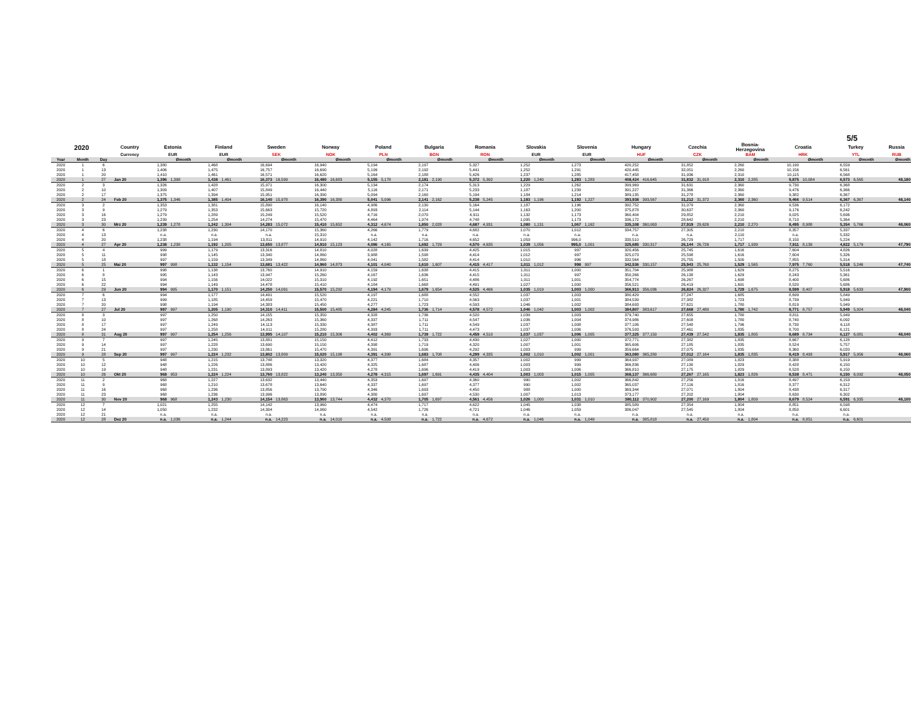5/5
| 2020 | | | Country | Estonia | | Finland | | Sweden | | Norway | | Poland | | Bulgaria | | Romania | | Slovakia | | Slovenia | | Hungary | | Czechia | | Bosnia- Herzegovina | | Croatia | | Turkey | | Russia |
| --- | --- | --- | --- | --- | --- | --- | --- | --- | --- | --- | --- | --- | --- | --- | --- | --- | --- | --- | --- | --- | --- | --- | --- | --- | --- | --- | --- | --- | --- | --- | --- | --- |
| | | | Currency | EUR | | EUR | | SEK | | NOK | | PLN | | BGN | | RON | | EUR | | EUR | | HUF | | CZK | | BAM | | HRK | | YTL | | RUB |
| Year | Month | Day | | | Ømonth | | Ømonth | | Ømonth | | Ømonth | | Ømonth | | Ømonth | | Ømonth | | Ømonth | | Ømonth | | Ømonth | | Ømonth | | Ømonth | | Ømonth | | Ømonth | Ømonth |
| 2020 | 1 | 6 | | 1,380 | | 1,468 | | 16,694 | | 16,940 | | 5,194 | | 2,197 | | 5,327 | | 1,252 | | 1,273 | | 420,252 | | 31,852 | | 2,260 | | 10,190 | | 6,559 | | |
| 2020 | 1 | 13 | | 1,406 | | 1,475 | | 16,757 | | 16,690 | | 5,199 | | 2,192 | | 5,441 | | 1,252 | | 1,291 | | 420,445 | | 32,051 | | 2,260 | | 10,156 | | 6,561 | | |
| 2020 | 1 | 20 | | 1,410 | | 1,461 | | 16,571 | | 16,620 | | 5,164 | | 2,188 | | 5,426 | | 1,237 | | 1,285 | | 417,458 | | 31,936 | | 2,310 | | 10,115 | | 6,568 | | |
| 2020 | 1 | 27 | Jan 20 | 1,396 | 1,398 | 1,438 | 1,461 | 16,373 | 16,599 | 16,480 | 16,683 | 5,155 | 5,178 | 2,181 | 2,190 | 5,372 | 5,392 | 1,220 | 1,240 | 1,283 | 1,283 | 408,424 | 416,645 | 31,832 | 31,918 | 2,310 | 2,285 | 9,875 | 10,084 | 6,573 | 6,565 | 48,180 |
| 2020 | 2 | 3 | | 1,326 | | 1,428 | | 15,971 | | 16,300 | | 5,134 | | 2,174 | | 5,313 | | 1,229 | | 1,262 | | 399,969 | | 31,631 | | 2,360 | | 9,730 | | 6,368 | | |
| 2020 | 2 | 10 | | 1,309 | | 1,407 | | 15,849 | | 16,440 | | 5,116 | | 2,171 | | 5,233 | | 1,187 | | 1,239 | | 391,227 | | 31,366 | | 2,360 | | 9,476 | | 6,366 | | |
| 2020 | 2 | 17 | | 1,375 | | 1,394 | | 15,951 | | 16,390 | | 5,094 | | 2,160 | | 5,194 | | 1,184 | | 1,214 | | 389,135 | | 31,278 | | 2,360 | | 9,382 | | 6,367 | | |
| 2020 | 2 | 24 | Feb 20 | 1,375 | 1,346 | 1,385 | 1,404 | 16,140 | 15,978 | 16,390 | 16,380 | 5,041 | 5,096 | 2,141 | 2,162 | 5,238 | 5,245 | 1,183 | 1,196 | 1,192 | 1,227 | 393,938 | 393,567 | 31,212 | 31,372 | 2,360 | 2,360 | 9,466 | 9,514 | 6,367 | 6,367 | 48,140 |
| 2020 | 3 | 2 | | 1,353 | | 1,381 | | 15,890 | | 16,140 | | 4,986 | | 2,130 | | 5,164 | | 1,187 | | 1,196 | | 392,752 | | 31,079 | | 2,360 | | 9,536 | | 6,172 | | |
| 2020 | 3 | 9 | | 1,279 | | 1,353 | | 15,663 | | 15,720 | | 4,893 | | 2,114 | | 5,144 | | 1,163 | | 1,200 | | 375,878 | | 30,637 | | 2,360 | | 9,176 | | 6,242 | | |
| 2020 | 3 | 16 | | 1,279 | | 1,289 | | 15,249 | | 15,520 | | 4,716 | | 2,070 | | 4,911 | | 1,132 | | 1,173 | | 360,404 | | 29,852 | | 2,210 | | 9,025 | | 5,696 | | |
| 2020 | 3 | 23 | | 1,239 | | 1,254 | | 14,274 | | 15,470 | | 4,464 | | 1,974 | | 4,748 | | 1,095 | | 1,173 | | 336,172 | | 28,642 | | 2,210 | | 8,710 | | 5,364 | | |
| 2020 | 3 | 30 | Mrz 20 | 1,239 | 1,278 | 1,242 | 1,304 | 14,283 | 15,072 | 15,410 | 15,652 | 4,312 | 4,674 | 1,850 | 2,028 | 4,687 | 4,931 | 1,080 | 1,131 | 1,067 | 1,162 | 335,108 | 360,063 | 27,919 | 29,626 | 2,210 | 2,270 | 8,495 | 8,988 | 5,354 | 5,766 | 48,060 |
| 2020 | 4 | 6 | | 1,238 | | 1,230 | | 14,170 | | 15,360 | | 4,266 | | 1,779 | | 4,682 | | 1,070 | | 1,012 | | 334,757 | | 27,305 | | 2,210 | | 8,357 | | 5,337 | | |
| 2020 | 4 | 13 | | n.a. | | n.a. | | n.a. | | 15,310 | | n.a. | | n.a. | | n.a. | | n.a. | | n.a. | | n.a. | | n.a. | | 2,110 | | n.a. | | 5,332 | | |
| 2020 | 4 | 20 | | 1,238 | | 1,194 | | 13,811 | | 14,910 | | 4,142 | | 1,716 | | 4,652 | | 1,059 | | 996,0 | | 330,510 | | 26,729 | | 1,717 | | 8,150 | | 5,224 | | |
| 2020 | 4 | 27 | Apr 20 | 1,238 | 1,238 | 1,192 | 1,205 | 13,650 | 13,877 | 14,910 | 15,123 | 4,086 | 4,165 | 1,692 | 1,729 | 4,570 | 4,635 | 1,039 | 1,056 | 995,0 | 1,001 | 325,685 | 330,317 | 26,144 | 26,726 | 1,717 | 1,939 | 7,911 | 8,139 | 4,822 | 5,179 | 47,790 |
| 2020 | 5 | 4 | | 999 | | 1,179 | | 13,316 | | 14,810 | | 4,028 | | 1,639 | | 4,425 | | 1,015 | | 997 | | 320,456 | | 25,745 | | 1,616 | | 7,604 | | 4,826 | | |
| 2020 | 5 | 11 | | 998 | | 1,145 | | 13,340 | | 14,860 | | 3,988 | | 1,598 | | 4,414 | | 1,012 | | 997 | | 325,073 | | 25,598 | | 1,616 | | 7,604 | | 5,326 | | |
| 2020 | 5 | 18 | | 997 | | 1,159 | | 13,349 | | 14,860 | | 4,041 | | 1,582 | | 4,414 | | 1,010 | | 996 | | 332,564 | | 25,755 | | 1,500 | | 7,855 | | 5,314 | | |
| 2020 | 5 | 25 | Mai 20 | 997 | 998 | 1,132 | 1,154 | 13,681 | 13,422 | 14,960 | 14,873 | 4,101 | 4,040 | 1,610 | 1,607 | 4,415 | 4,417 | 1,011 | 1,012 | 998 | 997 | 342,536 | 330,157 | 25,943 | 25,760 | 1,529 | 1,565 | 7,975 | 7,760 | 5,518 | 5,246 | 47,740 |
| 2020 | 6 | 1 | | 998 | | 1,138 | | 13,760 | | 14,910 | | 4,159 | | 1,638 | | 4,415 | | 1,011 | | 1,000 | | 351,704 | | 25,988 | | 1,629 | | 8,275 | | 5,516 | | |
| 2020 | 6 | 8 | | 995 | | 1,143 | | 13,947 | | 15,260 | | 4,167 | | 1,636 | | 4,415 | | 1,011 | | 997 | | 350,266 | | 26,138 | | 1,629 | | 8,243 | | 5,361 | | |
| 2020 | 6 | 15 | | 994 | | 1,156 | | 14,022 | | 15,310 | | 4,192 | | 1,651 | | 4,486 | | 1,011 | | 1,001 | | 354,774 | | 26,267 | | 1,698 | | 8,400 | | 5,686 | | |
| 2020 | 6 | 22 | | 994 | | 1,149 | | 14,478 | | 15,410 | | 4,184 | | 1,668 | | 4,491 | | 1,027 | | 1,000 | | 356,521 | | 26,419 | | 1,691 | | 8,520 | | 5,686 | | |
| 2020 | 6 | 29 | Jun 20 | 994 | 995 | 1,170 | 1,151 | 14,250 | 14,091 | 15,570 | 15,292 | 4,194 | 4,179 | 1,679 | 1,654 | 4,525 | 4,466 | 1,035 | 1,019 | 1,003 | 1,000 | 366,913 | 356,036 | 26,824 | 26,327 | 1,729 | 1,675 | 8,599 | 8,407 | 5,918 | 5,633 | 47,900 |
| 2020 | 7 | 6 | | 994 | | 1,177 | | 14,491 | | 15,520 | | 4,197 | | 1,688 | | 4,552 | | 1,037 | | 1,003 | | 380,429 | | 27,247 | | 1,685 | | 8,699 | | 5,849 | | |
| 2020 | 7 | 13 | | 999 | | 1,185 | | 14,459 | | 15,470 | | 4,221 | | 1,710 | | 4,563 | | 1,037 | | 1,001 | | 384,539 | | 27,382 | | 1,723 | | 8,739 | | 5,949 | | |
| 2020 | 7 | 20 | | 998 | | 1,194 | | 14,383 | | 15,450 | | 4,277 | | 1,723 | | 4,593 | | 1,046 | | 1,002 | | 384,693 | | 27,621 | | 1,780 | | 8,819 | | 5,949 | | |
| 2020 | 7 | 27 | Jul 20 | 997 | 997 | 1,205 | 1,190 | 14,310 | 14,411 | 15,500 | 15,485 | 4,284 | 4,245 | 1,736 | 1,714 | 4,578 | 4,572 | 1,046 | 1,042 | 1,003 | 1,002 | 384,807 | 383,617 | 27,668 | 27,480 | 1,780 | 1,742 | 8,771 | 8,757 | 5,949 | 5,924 | 48,040 |
| 2020 | 8 | 3 | | 997 | | 1,250 | | 14,155 | | 15,350 | | 4,328 | | 1,736 | | 4,520 | | 1,039 | | 1,003 | | 379,740 | | 27,655 | | 1,780 | | 8,811 | | 5,949 | | |
| 2020 | 8 | 10 | | 997 | | 1,268 | | 14,263 | | 15,360 | | 4,337 | | 1,711 | | 4,547 | | 1,036 | | 1,004 | | 374,986 | | 27,608 | | 1,780 | | 8,740 | | 6,092 | | |
| 2020 | 8 | 17 | | 997 | | 1,249 | | 14,113 | | 15,330 | | 4,387 | | 1,711 | | 4,549 | | 1,037 | | 1,008 | | 377,106 | | 27,548 | | 1,796 | | 8,730 | | 6,118 | | |
| 2020 | 8 | 24 | | 997 | | 1,258 | | 14,011 | | 15,280 | | 4,393 | | 1,711 | | 4,473 | | 1,037 | | 1,006 | | 376,593 | | 27,461 | | 1,835 | | 8,700 | | 6,121 | | |
| 2020 | 8 | 31 | Aug 20 | 997 | 997 | 1,254 | 1,256 | 13,995 | 14,107 | 15,210 | 15,306 | 4,402 | 4,369 | 1,739 | 1,722 | 4,459 | 4,510 | 1,037 | 1,037 | 1,006 | 1,005 | 377,325 | 377,150 | 27,439 | 27,542 | 1,835 | 1,805 | 8,689 | 8,734 | 6,127 | 6,081 | 48,040 |
| 2020 | 9 | 7 | | 997 | | 1,245 | | 13,881 | | 15,150 | | 4,412 | | 1,733 | | 4,430 | | 1,027 | | 1,000 | | 372,771 | | 27,382 | | 1,835 | | 8,667 | | 6,128 | | |
| 2020 | 9 | 14 | | 997 | | 1,228 | | 13,690 | | 15,150 | | 4,398 | | 1,719 | | 4,320 | | 1,007 | | 1,001 | | 365,606 | | 27,185 | | 1,835 | | 8,524 | | 5,757 | | |
| 2020 | 9 | 21 | | 997 | | 1,230 | | 13,861 | | 15,470 | | 4,391 | | 1,696 | | 4,292 | | 1,003 | | 999 | | 359,664 | | 27,075 | | 1,835 | | 8,360 | | 6,020 | | |
| 2020 | 9 | 28 | Sep 20 | 997 | 997 | 1,224 | 1,232 | 13,802 | 13,809 | 15,020 | 15,198 | 4,391 | 4,398 | 1,683 | 1,708 | 4,299 | 4,335 | 1,002 | 1,010 | 1,002 | 1,001 | 363,080 | 365,280 | 27,012 | 27,164 | 1,835 | 1,835 | 8,419 | 8,493 | 5,917 | 5,956 | 48,060 |
| 2020 | 10 | 5 | | 948 | | 1,215 | | 13,748 | | 13,320 | | 4,377 | | 1,684 | | 4,357 | | 1,002 | | 999 | | 364,937 | | 27,089 | | 1,823 | | 8,388 | | 5,919 | | |
| 2020 | 10 | 12 | | 948 | | 1,226 | | 13,886 | | 13,420 | | 4,325 | | 1,687 | | 4,406 | | 1,003 | | 999 | | 366,836 | | 27,130 | | 1,829 | | 8,428 | | 6,150 | | |
| 2020 | 10 | 19 | | 948 | | 1,231 | | 13,893 | | 13,420 | | 4,278 | | 1,696 | | 4,419 | | 1,003 | | 1,006 | | 366,810 | | 27,175 | | 1,829 | | 8,528 | | 6,150 | | |
| 2020 | 10 | 26 | Okt 20 | 968 | 953 | 1,224 | 1,224 | 13,760 | 13,822 | 13,240 | 13,350 | 4,278 | 4,315 | 1,697 | 1,691 | 4,435 | 4,404 | 1,003 | 1,003 | 1,015 | 1,005 | 368,137 | 366,680 | 27,267 | 27,165 | 1,823 | 1,826 | 8,538 | 8,471 | 6,150 | 6,092 | 48,050 |
| 2020 | 11 | 2 | | 968 | | 1,227 | | 13,632 | | 13,440 | | 4,353 | | 1,697 | | 4,360 | | 990 | | 1,002 | | 366,842 | | 27,256 | | 1,816 | | 8,497 | | 6,153 | | |
| 2020 | 11 | 9 | | 968 | | 1,210 | | 13,678 | | 13,640 | | 4,337 | | 1,697 | | 4,377 | | 990 | | 1,002 | | 365,037 | | 27,116 | | 1,816 | | 8,377 | | 6,312 | | |
| 2020 | 11 | 16 | | 968 | | 1,236 | | 13,856 | | 13,790 | | 4,346 | | 1,693 | | 4,450 | | 988 | | 1,000 | | 369,344 | | 27,071 | | 1,804 | | 8,438 | | 6,317 | | |
| 2020 | 11 | 23 | | 968 | | 1,236 | | 13,996 | | 13,890 | | 4,380 | | 1,697 | | 4,530 | | 1,007 | | 1,013 | | 373,177 | | 27,202 | | 1,804 | | 8,630 | | 6,302 | | |
| 2020 | 11 | 30 | Nov 20 | 968 | 968 | 1,243 | 1,230 | 14,154 | 13,863 | 13,960 | 13,744 | 4,432 | 4,370 | 1,705 | 1,697 | 4,561 | 4,456 | 1,026 | 1,000 | 1,031 | 1,010 | 380,112 | 370,902 | 27,200 | 27,169 | 1,804 | 1,809 | 8,679 | 8,524 | 6,591 | 6,335 | 48,100 |
| 2020 | 12 | 7 | | 1,021 | | 1,255 | | 14,142 | | 13,960 | | 4,474 | | 1,717 | | 4,622 | | 1,045 | | 1,038 | | 385,589 | | 27,354 | | 1,804 | | 8,851 | | 6,598 | | |
| 2020 | 12 | 14 | | 1,050 | | 1,232 | | 14,304 | | 14,060 | | 4,542 | | 1,726 | | 4,721 | | 1,046 | | 1,059 | | 386,047 | | 27,545 | | 1,804 | | 8,850 | | 6,601 | | |
| 2020 | 12 | 21 | | n.a. | | n.a. | | n.a. | | n.a. | | n.a. | | n.a. | | n.a. | | n.a. | | n.a. | | n.a. | | n.a. | | n.a. | | n.a. | | n.a. | | |
| 2020 | 12 | 28 | Dez 20 | n.a. | 1,036 | n.a. | 1,244 | n.a. | 14,223 | n.a. | 14,010 | n.a. | 4,508 | n.a. | 1,722 | n.a. | 4,672 | n.a. | 1,046 | n.a. | 1,049 | n.a. | 385,818 | n.a. | 27,450 | n.a. | 1,804 | n.a. | 8,851 | n.a. | 6,601 | |